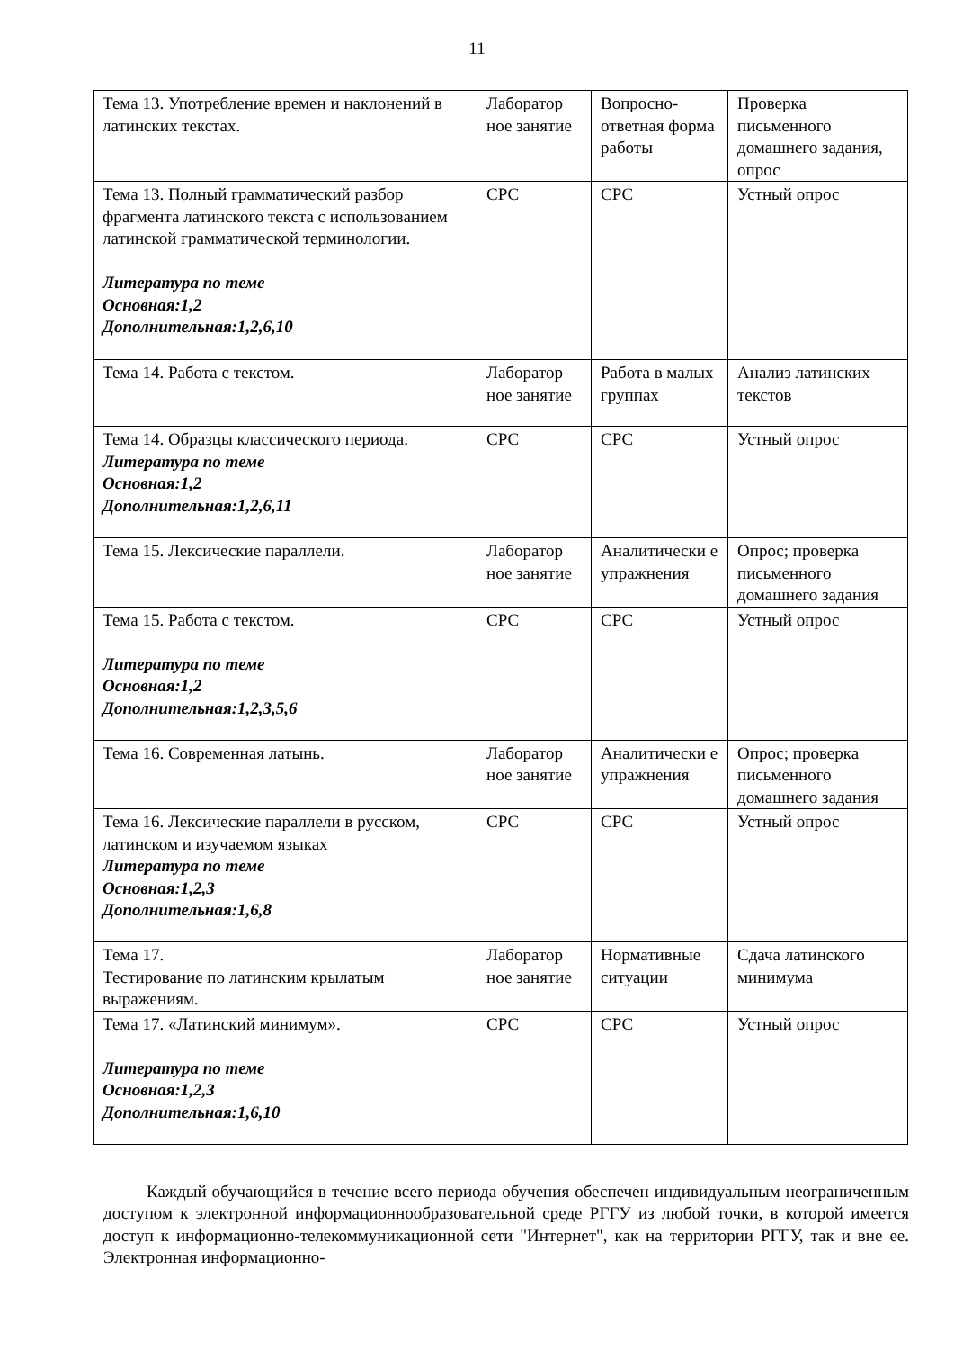11
| Тема 13. Употребление времен и наклонений в латинских текстах. | Лаборатор ное занятие | Вопросно-ответная форма работы | Проверка письменного домашнего задания, опрос |
| Тема 13. Полный грамматический разбор фрагмента латинского текста с использованием латинской грамматической терминологии. Литература по теме Основная:1,2 Дополнительная:1,2,6,10 | СРС | СРС | Устный опрос |
| Тема 14. Работа с текстом. | Лаборатор ное занятие | Работа в малых группах | Анализ латинских текстов |
| Тема 14. Образцы классического периода. Литература по теме Основная:1,2 Дополнительная:1,2,6,11 | СРС | СРС | Устный опрос |
| Тема 15. Лексические параллели. | Лаборатор ное занятие | Аналитически е упражнения | Опрос; проверка письменного домашнего задания |
| Тема 15. Работа с текстом. Литература по теме Основная:1,2 Дополнительная:1,2,3,5,6 | СРС | СРС | Устный опрос |
| Тема 16. Современная латынь. | Лаборатор ное занятие | Аналитически е упражнения | Опрос; проверка письменного домашнего задания |
| Тема 16. Лексические параллели в русском, латинском и изучаемом языках Литература по теме Основная:1,2,3 Дополнительная:1,6,8 | СРС | СРС | Устный опрос |
| Тема 17. Тестирование по латинским крылатым выражениям. | Лаборатор ное занятие | Нормативные ситуации | Сдача латинского минимума |
| Тема 17. «Латинский минимум». Литература по теме Основная:1,2,3 Дополнительная:1,6,10 | СРС | СРС | Устный опрос |
Каждый обучающийся в течение всего периода обучения обеспечен индивидуальным неограниченным доступом к электронной информационнообразовательной среде РГГУ из любой точки, в которой имеется доступ к информационно-телекоммуникационной сети "Интернет", как на территории РГГУ, так и вне ее. Электронная информационно-